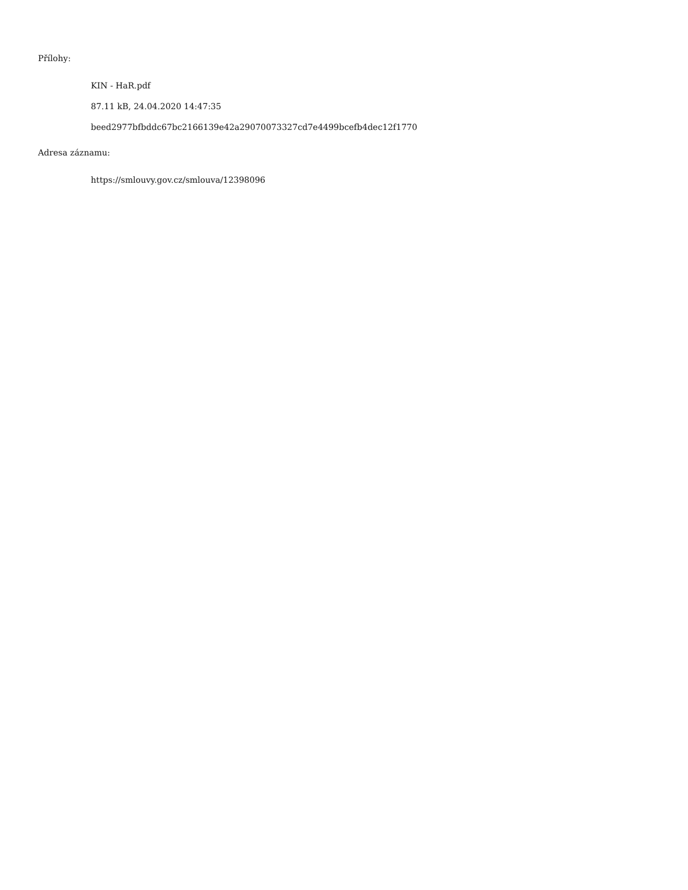Přílohy:
KIN - HaR.pdf
87.11 kB, 24.04.2020 14:47:35
beed2977bfbddc67bc2166139e42a29070073327cd7e4499bcefb4dec12f1770
Adresa záznamu:
https://smlouvy.gov.cz/smlouva/12398096